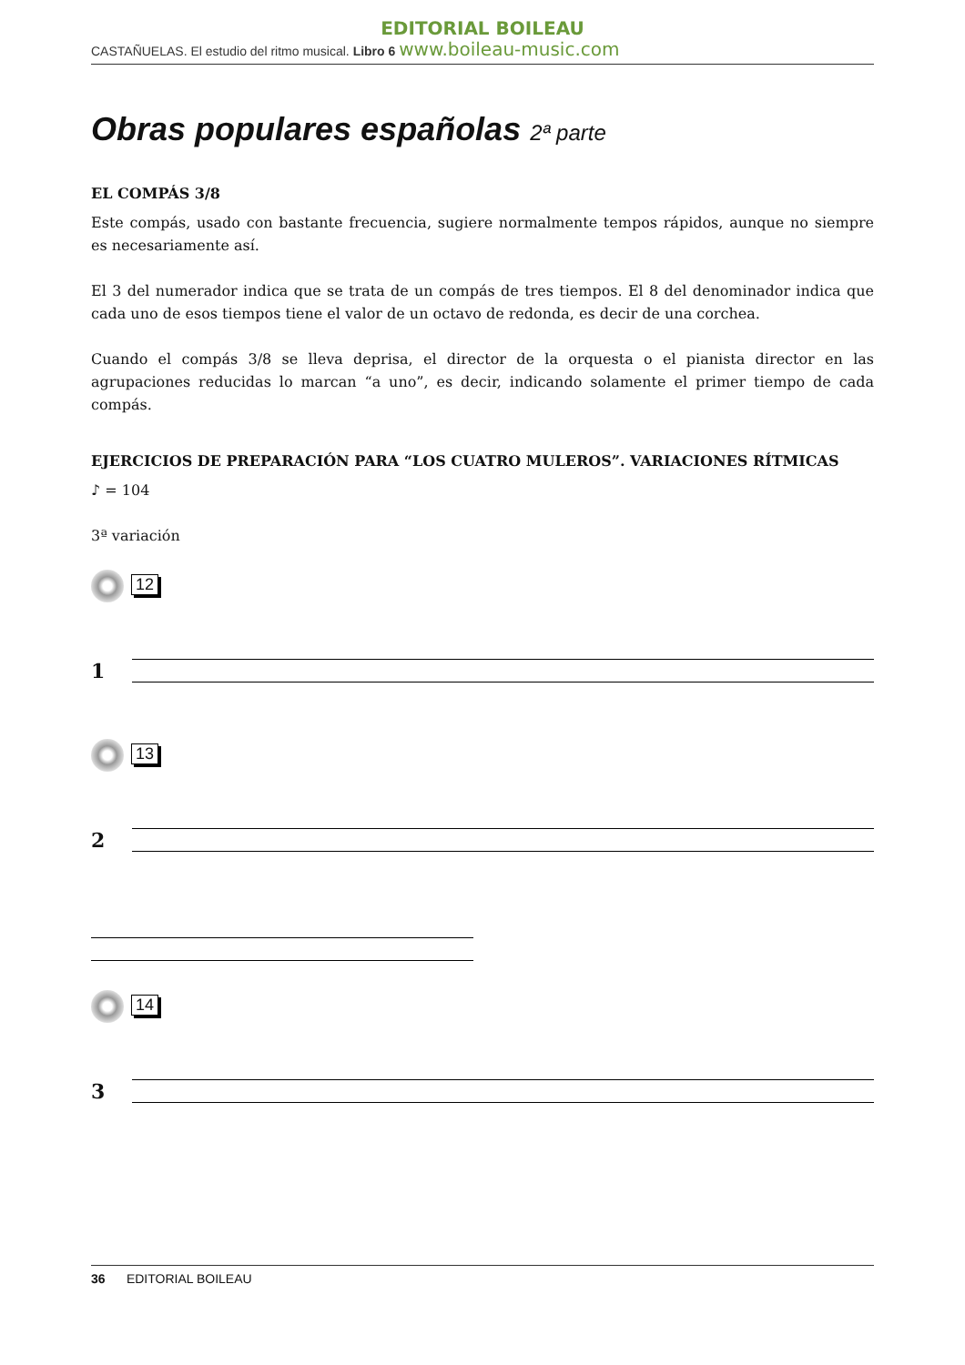EDITORIAL BOILEAU
CASTAÑUELAS. El estudio del ritmo musical. Libro 6 www.boileau-music.com
Obras populares españolas 2ª parte
EL COMPÁS 3/8
Este compás, usado con bastante frecuencia, sugiere normalmente tempos rápidos, aunque no siempre es necesariamente así.
El 3 del numerador indica que se trata de un compás de tres tiempos. El 8 del denominador indica que cada uno de esos tiempos tiene el valor de un octavo de redonda, es decir de una corchea.
Cuando el compás 3/8 se lleva deprisa, el director de la orquesta o el pianista director en las agrupaciones reducidas lo marcan “a uno”, es decir, indicando solamente el primer tiempo de cada compás.
EJERCICIOS DE PREPARACIÓN PARA “LOS CUATRO MULEROS”. VARIACIONES RÍTMICAS
♪ = 104
3ª variación
12
1
13
2
14
3
36 EDITORIAL BOILEAU